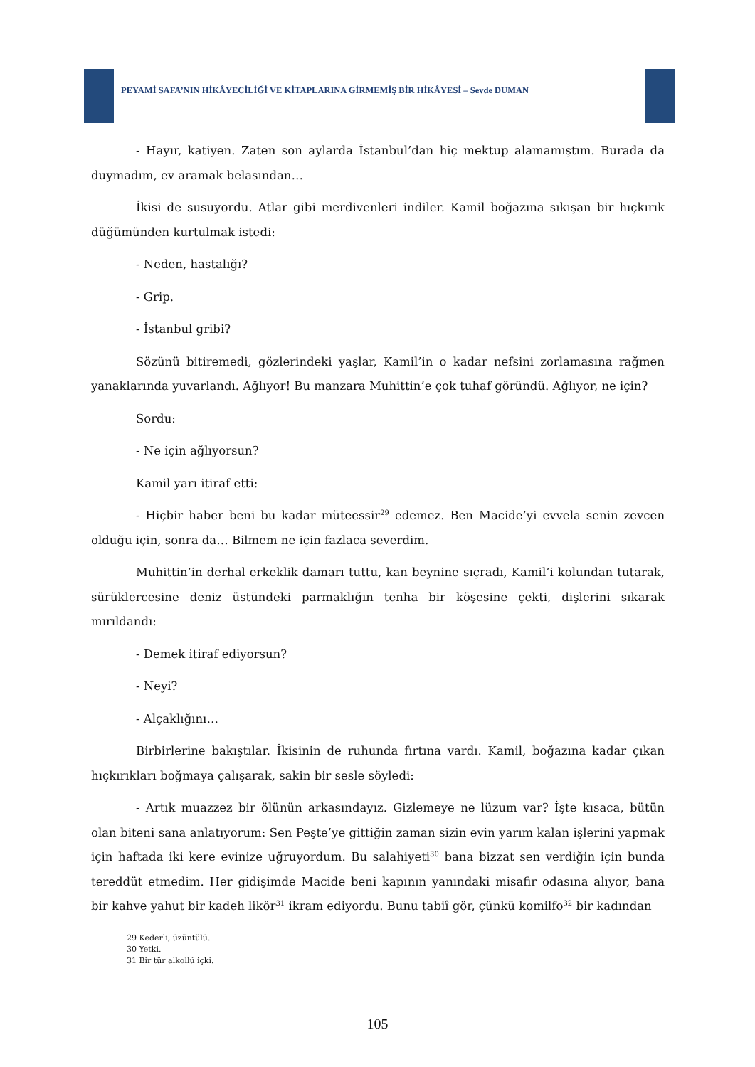PEYAMİ SAFA’NIN HİKÂYECİLİĞİ VE KİTAPLARINA GİRMEMİŞ BİR HİKÂYESİ – Sevde DUMAN
- Hayır, katiyen. Zaten son aylarda İstanbul’dan hiç mektup alamamıştım. Burada da duymadım, ev aramak belasından…
İkisi de susuyordu. Atlar gibi merdivenleri indiler. Kamil boğazına sıkışan bir hıçkırık düğümünden kurtulmak istedi:
- Neden, hastalığı?
- Grip.
- İstanbul gribi?
Sözünü bitiremedi, gözlerindeki yaşlar, Kamil’in o kadar nefsini zorlamasına rağmen yanaklarında yuvarlandı. Ağlıyor! Bu manzara Muhittin’e çok tuhaf göründü. Ağlıyor, ne için?
Sordu:
- Ne için ağlıyorsun?
Kamil yarı itiraf etti:
- Hiçbir haber beni bu kadar müteessir<sup>29</sup> edemez. Ben Macide’yi evvela senin zevcen olduğu için, sonra da… Bilmem ne için fazlaca severdim.
Muhittin’in derhal erkeklik damarı tuttu, kan beynine sıçradı, Kamil’i kolundan tutarak, sürüklercesine deniz üstündeki parmaklığın tenha bir köşesine çekti, dişlerini sıkarak mırıldandı:
- Demek itiraf ediyorsun?
- Neyi?
- Alçaklığını…
Birbirlerine bakıştılar. İkisinin de ruhunda fırtına vardı. Kamil, boğazına kadar çıkan hıçkırıkları boğmaya çalışarak, sakin bir sesle söyledi:
- Artık muazzez bir ölünün arkasındayız. Gizlemeye ne lüzum var? İşte kısaca, bütün olan biteni sana anlatıyorum: Sen Peşte’ye gittiğin zaman sizin evin yarım kalan işlerini yapmak için haftada iki kere evinize uğruyordum. Bu salahiyeti<sup>30</sup> bana bizzat sen verdiğin için bunda tereddüt etmedim. Her gidişimde Macide beni kapının yanındaki misafir odasına alıyor, bana bir kahve yahut bir kadeh likör<sup>31</sup> ikram ediyordu. Bunu tabiî gör, çünkü komilfo<sup>32</sup> bir kadından
29 Kederli, üzüntülü.
30 Yetki.
31 Bir tür alkollü içki.
105